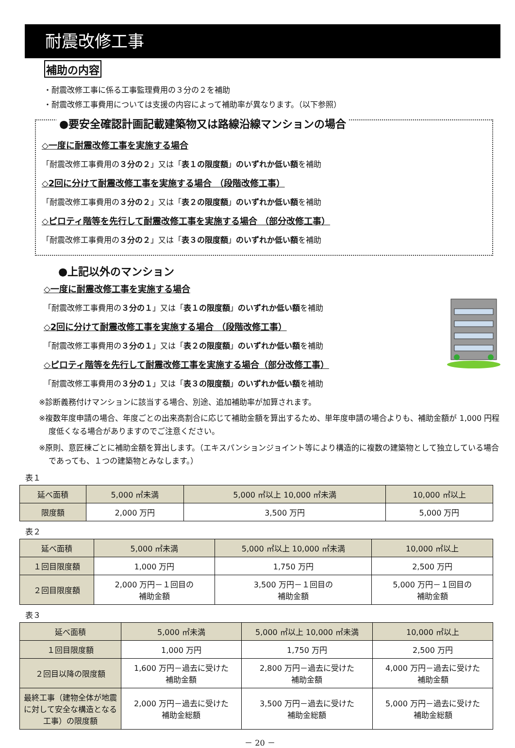耐震改修工事
補助の内容
・耐震改修工事に係る工事監理費用の３分の２を補助
・耐震改修工事費用については支援の内容によって補助率が異なります。（以下参照）
●要安全確認計画記載建築物又は路線沿線マンションの場合
◇一度に耐震改修工事を実施する場合
「耐震改修工事費用の３分の２」又は「表１の限度額」のいずれか低い額を補助
◇2回に分けて耐震改修工事を実施する場合 （段階改修工事）
「耐震改修工事費用の３分の２」又は「表２の限度額」のいずれか低い額を補助
◇ピロティ階等を先行して耐震改修工事を実施する場合 （部分改修工事）
「耐震改修工事費用の３分の２」又は「表３の限度額」のいずれか低い額を補助
●上記以外のマンション
◇一度に耐震改修工事を実施する場合
「耐震改修工事費用の３分の１」又は「表１の限度額」のいずれか低い額を補助
◇2回に分けて耐震改修工事を実施する場合 （段階改修工事）
「耐震改修工事費用の３分の１」又は「表２の限度額」のいずれか低い額を補助
◇ピロティ階等を先行して耐震改修工事を実施する場合（部分改修工事）
「耐震改修工事費用の３分の１」又は「表３の限度額」のいずれか低い額を補助
※診断義務付けマンションに該当する場合、別途、追加補助率が加算されます。
※複数年度申請の場合、年度ごとの出来高割合に応じて補助金額を算出するため、単年度申請の場合よりも、補助金額が 1,000 円程度低くなる場合がありますのでご注意ください。
※原則、意匠棟ごとに補助金額を算出します。（エキスパンションジョイント等により構造的に複数の建築物として独立している場合であっても、１つの建築物とみなします。）
表１
| 延べ面積 | 5,000 ㎡未満 | 5,000 ㎡以上 10,000 ㎡未満 | 10,000 ㎡以上 |
| --- | --- | --- | --- |
| 限度額 | 2,000 万円 | 3,500 万円 | 5,000 万円 |
表２
| 延べ面積 | 5,000 ㎡未満 | 5,000 ㎡以上 10,000 ㎡未満 | 10,000 ㎡以上 |
| --- | --- | --- | --- |
| １回目限度額 | 1,000 万円 | 1,750 万円 | 2,500 万円 |
| ２回目限度額 | 2,000 万円－１回目の 補助金額 | 3,500 万円－１回目の 補助金額 | 5,000 万円－１回目の 補助金額 |
表３
| 延べ面積 | 5,000 ㎡未満 | 5,000 ㎡以上 10,000 ㎡未満 | 10,000 ㎡以上 |
| --- | --- | --- | --- |
| １回目限度額 | 1,000 万円 | 1,750 万円 | 2,500 万円 |
| ２回目以降の限度額 | 1,600 万円－過去に受けた 補助金額 | 2,800 万円－過去に受けた 補助金額 | 4,000 万円－過去に受けた 補助金額 |
| 最終工事（建物全体が地震に対して安全な構造となる工事）の限度額 | 2,000 万円－過去に受けた 補助金総額 | 3,500 万円－過去に受けた 補助金総額 | 5,000 万円－過去に受けた 補助金総額 |
－ 20 －